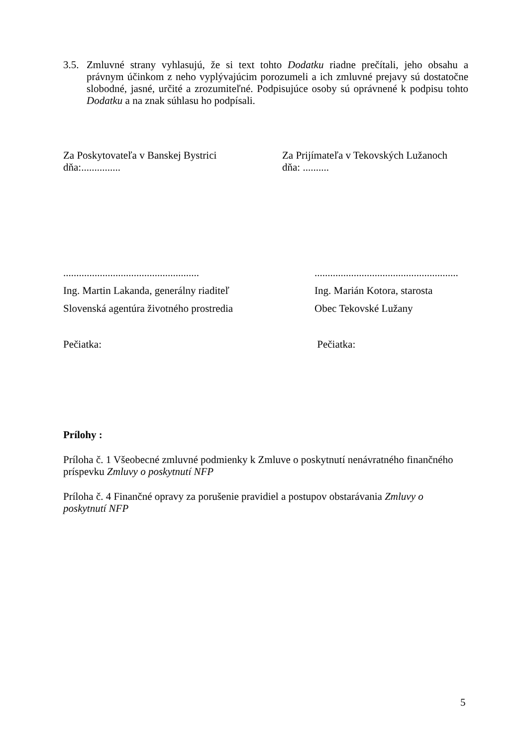3.5.
Zmluvné strany vyhlasujú, že si text tohto Dodatku riadne prečítali, jeho obsahu a právnym účinkom z neho vyplývajúcim porozumeli a ich zmluvné prejavy sú dostatočne slobodné, jasné, určité a zrozumiteľné. Podpisujúce osoby sú oprávnené k podpisu tohto Dodatku a na znak súhlasu ho podpísali.
Za Poskytovateľa v Banskej Bystrici
dňa:...............
Za Prijímateľa v Tekovských Lužanoch
dňa: ..........
....................................................
Ing. Martin Lakanda, generálny riaditeľ
Slovenská agentúra životného prostredia
Pečiatka:
.......................................................
Ing. Marián Kotora, starosta
Obec Tekovské Lužany
Pečiatka:
Prílohy :
Príloha č. 1 Všeobecné zmluvné podmienky k Zmluve o poskytnutí nenávratného finančného príspevku Zmluvy o poskytnutí NFP
Príloha č. 4 Finančné opravy za porušenie pravidiel a postupov obstarávania Zmluvy o poskytnutí NFP
5